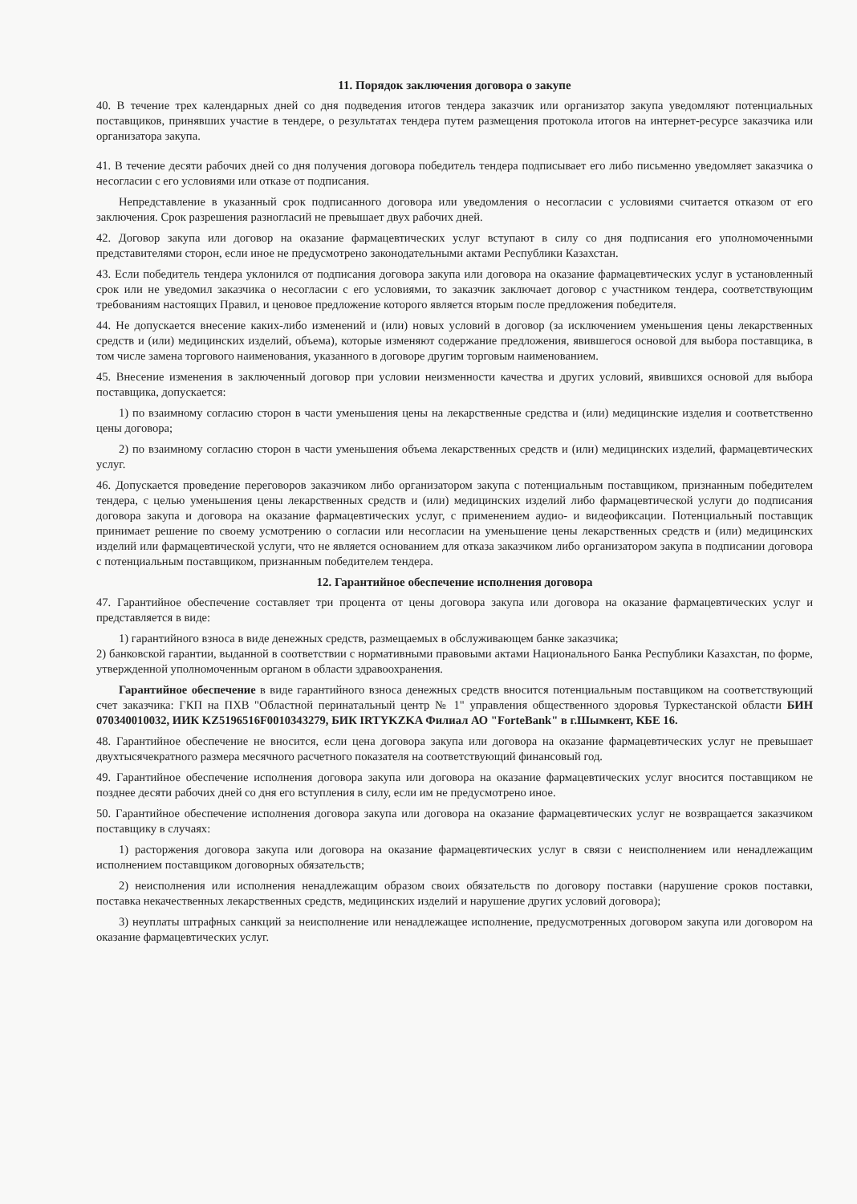11. Порядок заключения договора о закупе
40. В течение трех календарных дней со дня подведения итогов тендера заказчик или организатор закупа уведомляют потенциальных поставщиков, принявших участие в тендере, о результатах тендера путем размещения протокола итогов на интернет-ресурсе заказчика или организатора закупа.
41. В течение десяти рабочих дней со дня получения договора победитель тендера подписывает его либо письменно уведомляет заказчика о несогласии с его условиями или отказе от подписания.
Непредставление в указанный срок подписанного договора или уведомления о несогласии с условиями считается отказом от его заключения. Срок разрешения разногласий не превышает двух рабочих дней.
42. Договор закупа или договор на оказание фармацевтических услуг вступают в силу со дня подписания его уполномоченными представителями сторон, если иное не предусмотрено законодательными актами Республики Казахстан.
43. Если победитель тендера уклонился от подписания договора закупа или договора на оказание фармацевтических услуг в установленный срок или не уведомил заказчика о несогласии с его условиями, то заказчик заключает договор с участником тендера, соответствующим требованиям настоящих Правил, и ценовое предложение которого является вторым после предложения победителя.
44. Не допускается внесение каких-либо изменений и (или) новых условий в договор (за исключением уменьшения цены лекарственных средств и (или) медицинских изделий, объема), которые изменяют содержание предложения, явившегося основой для выбора поставщика, в том числе замена торгового наименования, указанного в договоре другим торговым наименованием.
45. Внесение изменения в заключенный договор при условии неизменности качества и других условий, явившихся основой для выбора поставщика, допускается:
1) по взаимному согласию сторон в части уменьшения цены на лекарственные средства и (или) медицинские изделия и соответственно цены договора;
2) по взаимному согласию сторон в части уменьшения объема лекарственных средств и (или) медицинских изделий, фармацевтических услуг.
46. Допускается проведение переговоров заказчиком либо организатором закупа с потенциальным поставщиком, признанным победителем тендера, с целью уменьшения цены лекарственных средств и (или) медицинских изделий либо фармацевтической услуги до подписания договора закупа и договора на оказание фармацевтических услуг, с применением аудио- и видеофиксации. Потенциальный поставщик принимает решение по своему усмотрению о согласии или несогласии на уменьшение цены лекарственных средств и (или) медицинских изделий или фармацевтической услуги, что не является основанием для отказа заказчиком либо организатором закупа в подписании договора с потенциальным поставщиком, признанным победителем тендера.
12. Гарантийное обеспечение исполнения договора
47. Гарантийное обеспечение составляет три процента от цены договора закупа или договора на оказание фармацевтических услуг и представляется в виде:
1) гарантийного взноса в виде денежных средств, размещаемых в обслуживающем банке заказчика;
2) банковской гарантии, выданной в соответствии с нормативными правовыми актами Национального Банка Республики Казахстан, по форме, утвержденной уполномоченным органом в области здравоохранения.
Гарантийное обеспечение в виде гарантийного взноса денежных средств вносится потенциальным поставщиком на соответствующий счет заказчика: ГКП на ПХВ "Областной перинатальный центр № 1" управления общественного здоровья Туркестанской области БИН 070340010032, ИИК KZ5196516F0010343279, БИК IRTYKZKA Филиал АО "ForteBank" в г.Шымкент, КБЕ 16.
48. Гарантийное обеспечение не вносится, если цена договора закупа или договора на оказание фармацевтических услуг не превышает двухтысячекратного размера месячного расчетного показателя на соответствующий финансовый год.
49. Гарантийное обеспечение исполнения договора закупа или договора на оказание фармацевтических услуг вносится поставщиком не позднее десяти рабочих дней со дня его вступления в силу, если им не предусмотрено иное.
50. Гарантийное обеспечение исполнения договора закупа или договора на оказание фармацевтических услуг не возвращается заказчиком поставщику в случаях:
1) расторжения договора закупа или договора на оказание фармацевтических услуг в связи с неисполнением или ненадлежащим исполнением поставщиком договорных обязательств;
2) неисполнения или исполнения ненадлежащим образом своих обязательств по договору поставки (нарушение сроков поставки, поставка некачественных лекарственных средств, медицинских изделий и нарушение других условий договора);
3) неуплаты штрафных санкций за неисполнение или ненадлежащее исполнение, предусмотренных договором закупа или договором на оказание фармацевтических услуг.